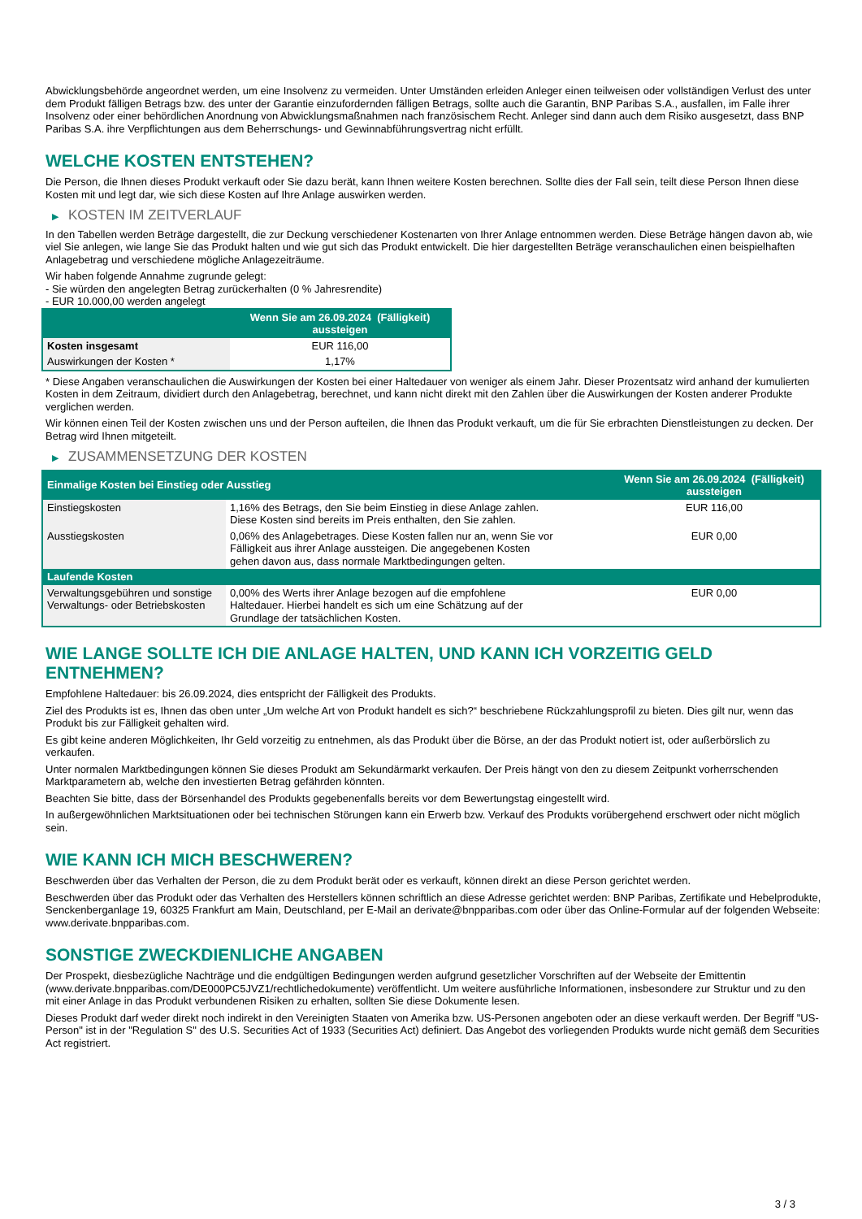Abwicklungsbehörde angeordnet werden, um eine Insolvenz zu vermeiden. Unter Umständen erleiden Anleger einen teilweisen oder vollständigen Verlust des unter dem Produkt fälligen Betrags bzw. des unter der Garantie einzufordernden fälligen Betrags, sollte auch die Garantin, BNP Paribas S.A., ausfallen, im Falle ihrer Insolvenz oder einer behördlichen Anordnung von Abwicklungsmaßnahmen nach französischem Recht. Anleger sind dann auch dem Risiko ausgesetzt, dass BNP Paribas S.A. ihre Verpflichtungen aus dem Beherrschungs- und Gewinnabführungsvertrag nicht erfüllt.
WELCHE KOSTEN ENTSTEHEN?
Die Person, die Ihnen dieses Produkt verkauft oder Sie dazu berät, kann Ihnen weitere Kosten berechnen. Sollte dies der Fall sein, teilt diese Person Ihnen diese Kosten mit und legt dar, wie sich diese Kosten auf Ihre Anlage auswirken werden.
▶ KOSTEN IM ZEITVERLAUF
In den Tabellen werden Beträge dargestellt, die zur Deckung verschiedener Kostenarten von Ihrer Anlage entnommen werden. Diese Beträge hängen davon ab, wie viel Sie anlegen, wie lange Sie das Produkt halten und wie gut sich das Produkt entwickelt. Die hier dargestellten Beträge veranschaulichen einen beispielhaften Anlagebetrag und verschiedene mögliche Anlagezeiträume.
Wir haben folgende Annahme zugrunde gelegt:
- Sie würden den angelegten Betrag zurückerhalten (0 % Jahresrendite)
- EUR 10.000,00 werden angelegt
| | Wenn Sie am 26.09.2024 (Fälligkeit) aussteigen |
| --- | --- |
| Kosten insgesamt | EUR 116,00 |
| Auswirkungen der Kosten * | 1,17% |
* Diese Angaben veranschaulichen die Auswirkungen der Kosten bei einer Haltedauer von weniger als einem Jahr. Dieser Prozentsatz wird anhand der kumulierten Kosten in dem Zeitraum, dividiert durch den Anlagebetrag, berechnet, und kann nicht direkt mit den Zahlen über die Auswirkungen der Kosten anderer Produkte verglichen werden.
Wir können einen Teil der Kosten zwischen uns und der Person aufteilen, die Ihnen das Produkt verkauft, um die für Sie erbrachten Dienstleistungen zu decken. Der Betrag wird Ihnen mitgeteilt.
▶ ZUSAMMENSETZUNG DER KOSTEN
| Einmalige Kosten bei Einstieg oder Ausstieg | | Wenn Sie am 26.09.2024 (Fälligkeit) aussteigen |
| --- | --- | --- |
| Einstiegskosten | 1,16% des Betrags, den Sie beim Einstieg in diese Anlage zahlen. Diese Kosten sind bereits im Preis enthalten, den Sie zahlen. | EUR 116,00 |
| Ausstiegskosten | 0,06% des Anlagebetrages. Diese Kosten fallen nur an, wenn Sie vor Fälligkeit aus ihrer Anlage aussteigen. Die angegebenen Kosten gehen davon aus, dass normale Marktbedingungen gelten. | EUR 0,00 |
| Laufende Kosten | | |
| Verwaltungsgebühren und sonstige Verwaltungs- oder Betriebskosten | 0,00% des Werts ihrer Anlage bezogen auf die empfohlene Haltedauer. Hierbei handelt es sich um eine Schätzung auf der Grundlage der tatsächlichen Kosten. | EUR 0,00 |
WIE LANGE SOLLTE ICH DIE ANLAGE HALTEN, UND KANN ICH VORZEITIG GELD ENTNEHMEN?
Empfohlene Haltedauer: bis 26.09.2024, dies entspricht der Fälligkeit des Produkts.
Ziel des Produkts ist es, Ihnen das oben unter „Um welche Art von Produkt handelt es sich?“ beschriebene Rückzahlungsprofil zu bieten. Dies gilt nur, wenn das Produkt bis zur Fälligkeit gehalten wird.
Es gibt keine anderen Möglichkeiten, Ihr Geld vorzeitig zu entnehmen, als das Produkt über die Börse, an der das Produkt notiert ist, oder außerbörslich zu verkaufen.
Unter normalen Marktbedingungen können Sie dieses Produkt am Sekundärmarkt verkaufen. Der Preis hängt von den zu diesem Zeitpunkt vorherrschenden Marktparametern ab, welche den investierten Betrag gefährden könnten.
Beachten Sie bitte, dass der Börsenhandel des Produkts gegebenenfalls bereits vor dem Bewertungstag eingestellt wird.
In außergewöhnlichen Marktsituationen oder bei technischen Störungen kann ein Erwerb bzw. Verkauf des Produkts vorübergehend erschwert oder nicht möglich sein.
WIE KANN ICH MICH BESCHWEREN?
Beschwerden über das Verhalten der Person, die zu dem Produkt berät oder es verkauft, können direkt an diese Person gerichtet werden.
Beschwerden über das Produkt oder das Verhalten des Herstellers können schriftlich an diese Adresse gerichtet werden: BNP Paribas, Zertifikate und Hebelprodukte, Senckenberganlage 19, 60325 Frankfurt am Main, Deutschland, per E-Mail an derivate@bnpparibas.com oder über das Online-Formular auf der folgenden Webseite: www.derivate.bnpparibas.com.
SONSTIGE ZWECKDIENLICHE ANGABEN
Der Prospekt, diesbezügliche Nachträge und die endgültigen Bedingungen werden aufgrund gesetzlicher Vorschriften auf der Webseite der Emittentin (www.derivate.bnpparibas.com/DE000PC5JVZ1/rechtlichedokumente) veröffentlicht. Um weitere ausführliche Informationen, insbesondere zur Struktur und zu den mit einer Anlage in das Produkt verbundenen Risiken zu erhalten, sollten Sie diese Dokumente lesen.
Dieses Produkt darf weder direkt noch indirekt in den Vereinigten Staaten von Amerika bzw. US-Personen angeboten oder an diese verkauft werden. Der Begriff "US-Person" ist in der "Regulation S" des U.S. Securities Act of 1933 (Securities Act) definiert. Das Angebot des vorliegenden Produkts wurde nicht gemäß dem Securities Act registriert.
3 / 3